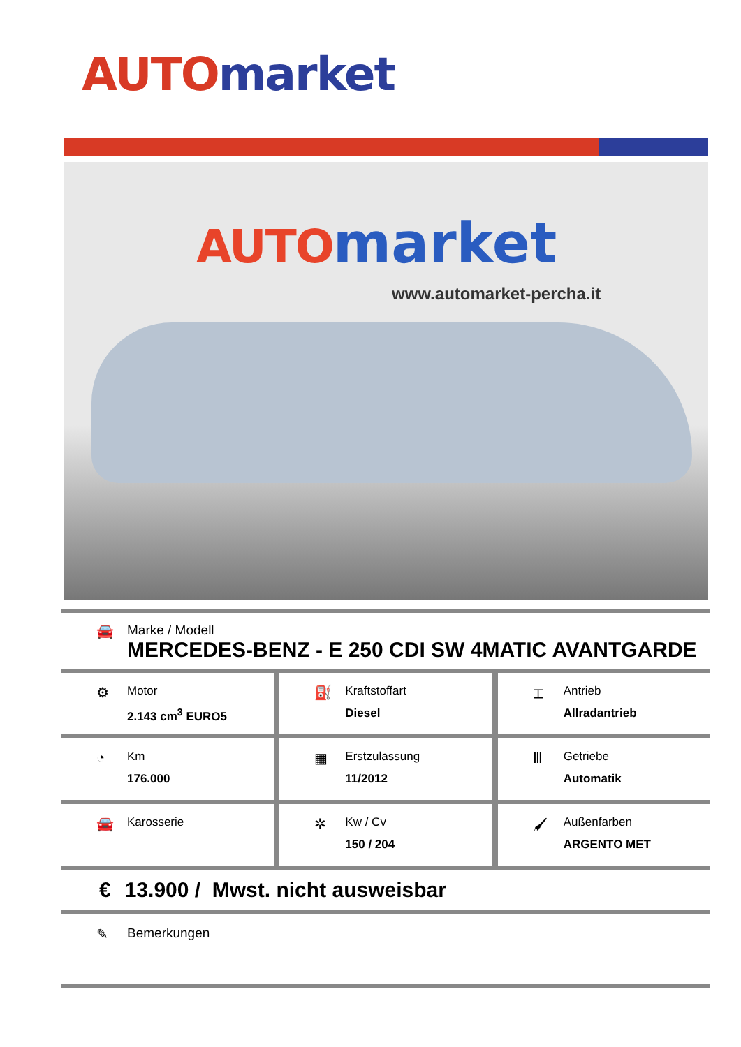AUTO market
AUTO market
www.automarket-percha.it
🚘 Marke / Modell
MERCEDES-BENZ - E 250 CDI SW 4MATIC AVANTGARDE
⚙
Motor
2.143 cm<sup>3</sup> EURO5
⛽
Kraftstoffart
Diesel
⌶
Antrieb
Allradantrieb
◔
Km
176.000
▦
Erstzulassung
11/2012
Ⅲ
Getriebe
Automatik
🚘
Karosserie
✲
Kw / Cv
150 / 204
🖌
Außenfarben
ARGENTO MET
€ 13.900 / Mwst. nicht ausweisbar
✎ Bemerkungen